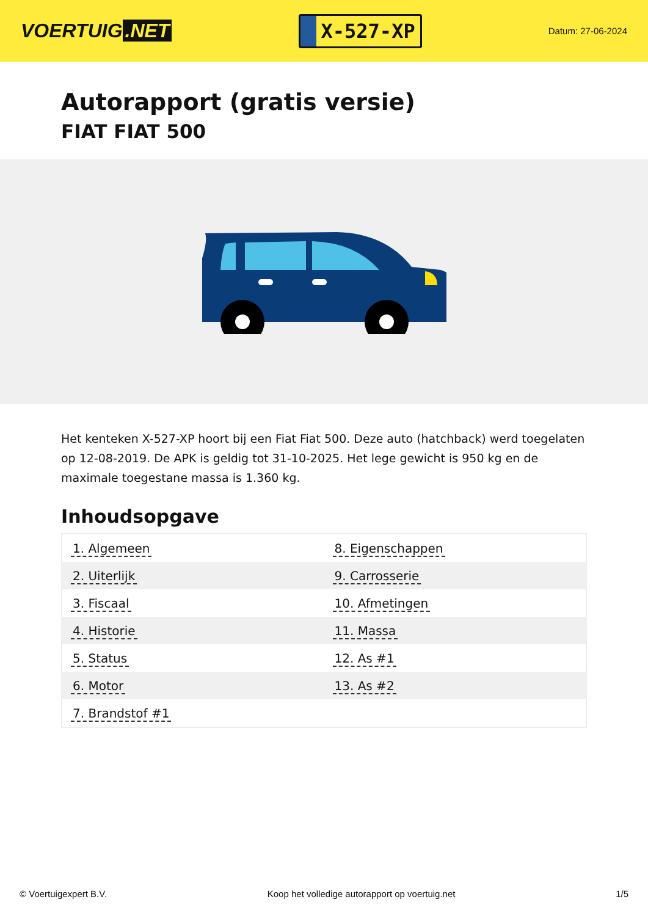VOERTUIG.NET
X-527-XP
Datum: 27-06-2024
Autorapport (gratis versie)
FIAT FIAT 500
Het kenteken X-527-XP hoort bij een Fiat Fiat 500. Deze auto (hatchback) werd toegelaten op 12-08-2019. De APK is geldig tot 31-10-2025. Het lege gewicht is 950 kg en de maximale toegestane massa is 1.360 kg.
Inhoudsopgave
| 1. Algemeen | 8. Eigenschappen |
| 2. Uiterlijk | 9. Carrosserie |
| 3. Fiscaal | 10. Afmetingen |
| 4. Historie | 11. Massa |
| 5. Status | 12. As #1 |
| 6. Motor | 13. As #2 |
| 7. Brandstof #1 | |
© Voertuigexpert B.V. Koop het volledige autorapport op voertuig.net 1/5